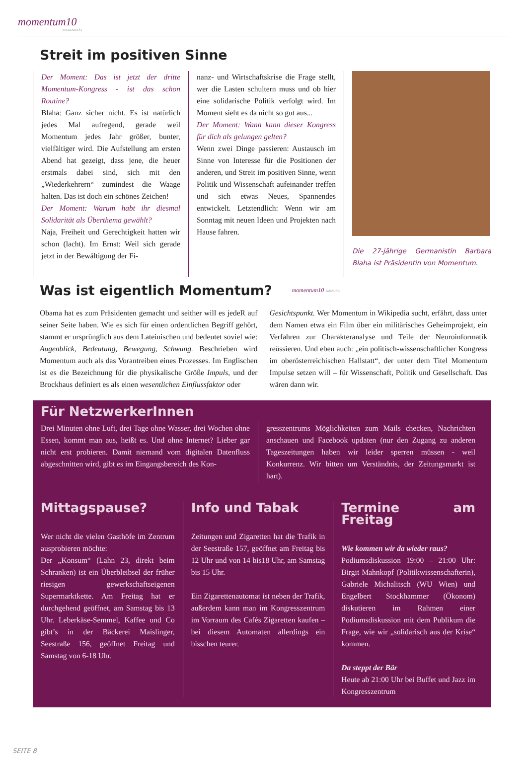momentum10
SOLIDARITÄT
Streit im positiven Sinne
Der Moment: Das ist jetzt der dritte Momentum-Kongress - ist das schon Routine?
Blaha: Ganz sicher nicht. Es ist natürlich jedes Mal aufregend, gerade weil Momentum jedes Jahr größer, bunter, vielfältiger wird. Die Aufstellung am ersten Abend hat gezeigt, dass jene, die heuer erstmals dabei sind, sich mit den „Wiederkehrern“ zumindest die Waage halten. Das ist doch ein schönes Zeichen!
Der Moment: Warum habt ihr diesmal Solidarität als Überthema gewählt?
Naja, Freiheit und Gerechtigkeit hatten wir schon (lacht). Im Ernst: Weil sich gerade jetzt in der Bewältigung der Fi-
nanz- und Wirtschaftskrise die Frage stellt, wer die Lasten schultern muss und ob hier eine solidarische Politik verfolgt wird. Im Moment sieht es da nicht so gut aus...
Der Moment: Wann kann dieser Kongress für dich als gelungen gelten?
Wenn zwei Dinge passieren: Austausch im Sinne von Interesse für die Positionen der anderen, und Streit im positiven Sinne, wenn Politik und Wissenschaft aufeinander treffen und sich etwas Neues, Spannendes entwickelt. Letztendlich: Wenn wir am Sonntag mit neuen Ideen und Projekten nach Hause fahren.
Die 27-jährige Germanistin Barbara Blaha ist Präsidentin von Momentum.
Was ist eigentlich Momentum?
momentum10 Solidarität
Obama hat es zum Präsidenten gemacht und seither will es jedeR auf seiner Seite haben. Wie es sich für einen ordentlichen Begriff gehört, stammt er ursprünglich aus dem Lateinischen und bedeutet soviel wie: Augenblick, Bedeutung, Bewegung, Schwung. Beschrieben wird Momentum auch als das Vorantreiben eines Prozesses. Im Englischen ist es die Bezeichnung für die physikalische Größe Impuls, und der Brockhaus definiert es als einen wesentlichen Einflussfaktor oder
Gesichtspunkt. Wer Momentum in Wikipedia sucht, erfährt, dass unter dem Namen etwa ein Film über ein militärisches Geheimprojekt, ein Verfahren zur Charakteranalyse und Teile der Neuroinformatik reüssieren. Und eben auch: „ein politisch-wissenschaftlicher Kongress im oberösterreichischen Hallstatt“, der unter dem Titel Momentum Impulse setzen will – für Wissenschaft, Politik und Gesellschaft. Das wären dann wir.
Für NetzwerkerInnen
Drei Minuten ohne Luft, drei Tage ohne Wasser, drei Wochen ohne Essen, kommt man aus, heißt es. Und ohne Internet? Lieber gar nicht erst probieren. Damit niemand vom digitalen Datenfluss abgeschnitten wird, gibt es im Eingangsbereich des Kon-
gresszentrums Möglichkeiten zum Mails checken, Nachrichten anschauen und Facebook updaten (nur den Zugang zu anderen Tageszeitungen haben wir leider sperren müssen - weil Konkurrenz. Wir bitten um Verständnis, der Zeitungsmarkt ist hart).
Mittagspause?
Wer nicht die vielen Gasthöfe im Zentrum ausprobieren möchte:
Der „Konsum“ (Lahn 23, direkt beim Schranken) ist ein Überbleibsel der früher riesigen gewerkschaftseigenen Supermarktkette. Am Freitag hat er durchgehend geöffnet, am Samstag bis 13 Uhr. Leberkäse-Semmel, Kaffee und Co gibt’s in der Bäckerei Maislinger, Seestraße 156, geöffnet Freitag und Samstag von 6-18 Uhr.
Info und Tabak
Zeitungen und Zigaretten hat die Trafik in der Seestraße 157, geöffnet am Freitag bis 12 Uhr und von 14 bis18 Uhr, am Samstag bis 15 Uhr.
Ein Zigarettenautomat ist neben der Trafik, außerdem kann man im Kongresszentrum im Vorraum des Cafés Zigaretten kaufen – bei diesem Automaten allerdings ein bisschen teurer.
Termine am Freitag
Wie kommen wir da wieder raus?
Podiumsdiskussion 19:00 – 21:00 Uhr: Birgit Mahnkopf (Politikwissenschafterin), Gabriele Michalitsch (WU Wien) und Engelbert Stockhammer (Ökonom) diskutieren im Rahmen einer Podiumsdiskussion mit dem Publikum die Frage, wie wir „solidarisch aus der Krise“ kommen.
Da steppt der Bär
Heute ab 21:00 Uhr bei Buffet und Jazz im Kongresszentrum
SEITE 8